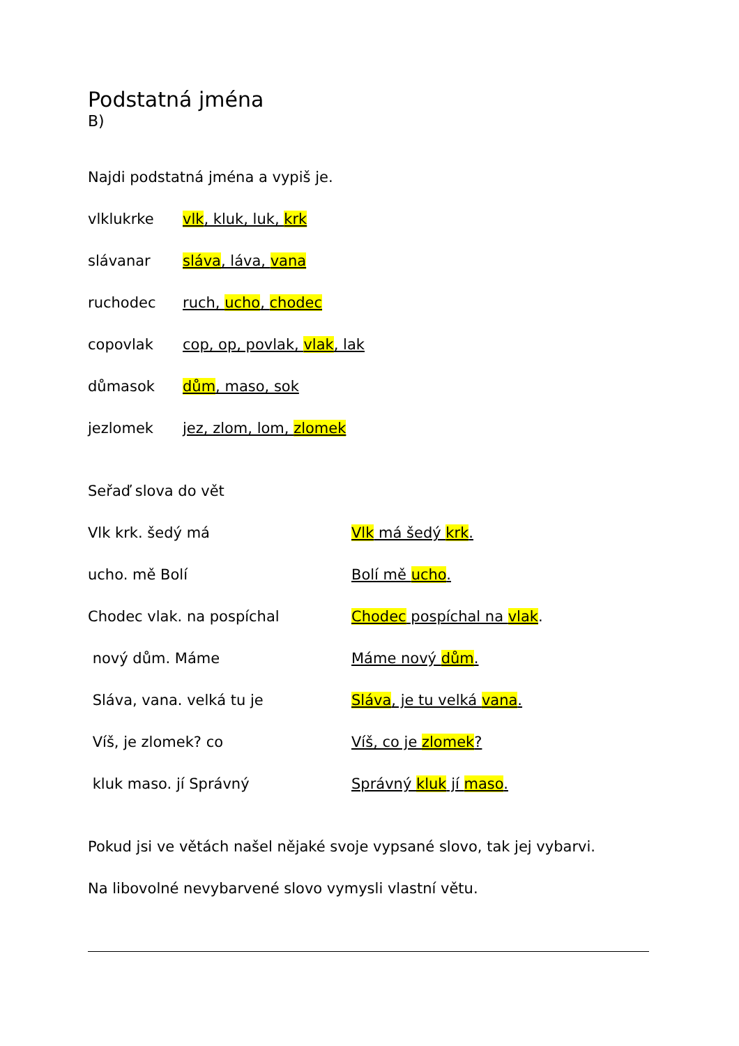Podstatná jména
B)
Najdi podstatná jména a vypiš je.
vlklukrke vlk, kluk, luk, krk
slávanar sláva, láva, vana
ruchodec ruch, ucho, chodec
copovlak cop, op, povlak, vlak, lak
důmasok dům, maso, sok
jezlomek jez, zlom, lom, zlomek
Seřaď slova do vět
Vlk krk. šedý má Vlk má šedý krk.
ucho. mě Bolí Bolí mě ucho.
Chodec vlak. na pospíchal Chodec pospíchal na vlak.
nový dům. Máme Máme nový dům.
Sláva, vana. velká tu je Sláva, je tu velká vana.
Víš, je zlomek? co Víš, co je zlomek?
kluk maso. jí Správný Správný kluk jí maso.
Pokud jsi ve větách našel nějaké svoje vypsané slovo, tak jej vybarvi.
Na libovolné nevybarvené slovo vymysli vlastní větu.